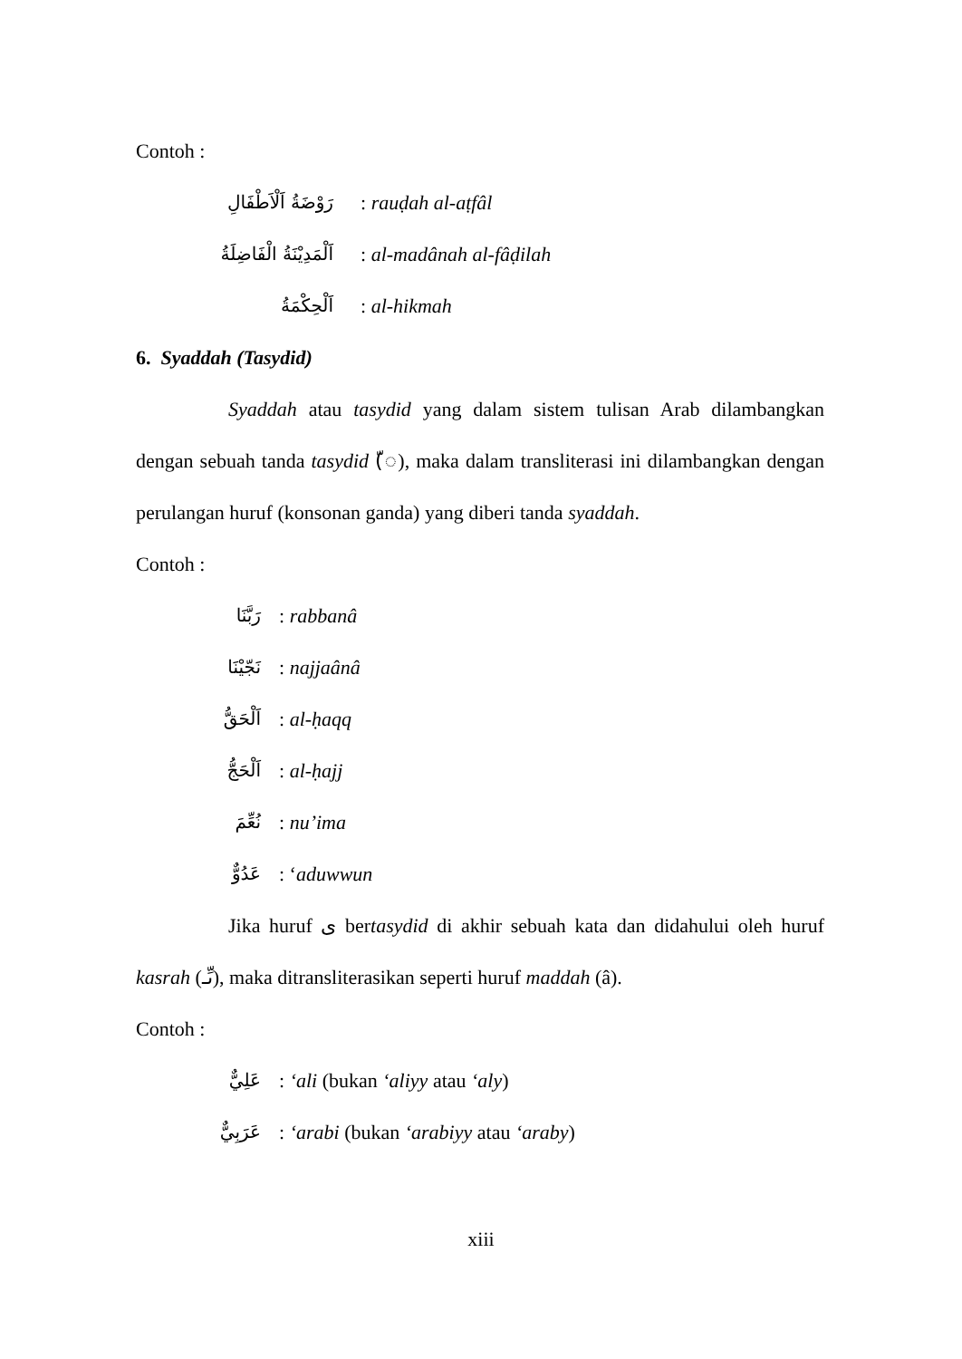Contoh :
رَوْضَةُ اَلْاَطْفَالِ: rauḍah al-aṭfâl
اَلْمَدِيْنَةُ الْفَاضِلَةُ: al-madânah al-fâḍilah
اَلْحِكْمَةُ: al-hikmah
6. Syaddah (Tasydid)
Syaddah atau tasydid yang dalam sistem tulisan Arab dilambangkan dengan sebuah tanda tasydid (ّ◌), maka dalam transliterasi ini dilambangkan dengan perulangan huruf (konsonan ganda) yang diberi tanda syaddah.
Contoh :
رَبَّنَا: rabbanâ
نَجّيْنَا: najjaânâ
اَلْحَقُّ: al-ḥaqq
اَلْحَجُّ: al-ḥajj
نُعِّمَ: nu’ima
عَدُوٌّ: ‘aduwwun
Jika huruf ى bertasydid di akhir sebuah kata dan didahului oleh huruf kasrah (ىِّـ), maka ditransliterasikan seperti huruf maddah (â).
Contoh :
عَلِيٌّ: ‘ali (bukan ‘aliyy atau ‘aly)
عَرَبِيٌّ: ‘arabi (bukan ‘arabiyy atau ‘araby)
xiii